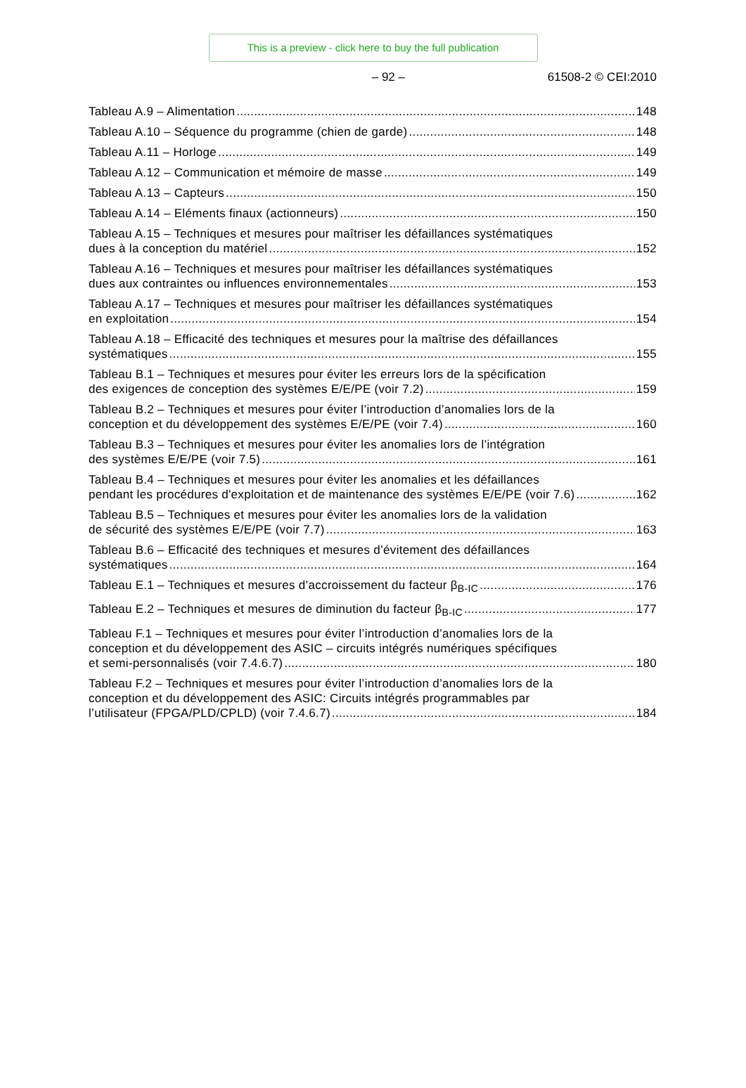This is a preview - click here to buy the full publication
– 92 – 61508-2 © CEI:2010
Tableau A.9 – Alimentation 148
Tableau A.10 – Séquence du programme (chien de garde) 148
Tableau A.11 – Horloge 149
Tableau A.12 – Communication et mémoire de masse 149
Tableau A.13 – Capteurs 150
Tableau A.14 – Eléments finaux (actionneurs) 150
Tableau A.15 – Techniques et mesures pour maîtriser les défaillances systématiques
dues à la conception du matériel 152
Tableau A.16 – Techniques et mesures pour maîtriser les défaillances systématiques
dues aux contraintes ou influences environnementales 153
Tableau A.17 – Techniques et mesures pour maîtriser les défaillances systématiques
en exploitation 154
Tableau A.18 – Efficacité des techniques et mesures pour la maîtrise des défaillances
systématiques 155
Tableau B.1 – Techniques et mesures pour éviter les erreurs lors de la spécification
des exigences de conception des systèmes E/E/PE (voir 7.2) 159
Tableau B.2 – Techniques et mesures pour éviter l’introduction d’anomalies lors de la
conception et du développement des systèmes E/E/PE (voir 7.4) 160
Tableau B.3 – Techniques et mesures pour éviter les anomalies lors de l’intégration
des systèmes E/E/PE (voir 7.5) 161
Tableau B.4 – Techniques et mesures pour éviter les anomalies et les défaillances
pendant les procédures d'exploitation et de maintenance des systèmes E/E/PE (voir 7.6) 162
Tableau B.5 – Techniques et mesures pour éviter les anomalies lors de la validation
de sécurité des systèmes E/E/PE (voir 7.7) 163
Tableau B.6 – Efficacité des techniques et mesures d’évitement des défaillances
systématiques 164
Tableau E.1 – Techniques et mesures d’accroissement du facteur β<sub>B-IC</sub> 176
Tableau E.2 – Techniques et mesures de diminution du facteur β<sub>B-IC</sub> 177
Tableau F.1 – Techniques et mesures pour éviter l’introduction d’anomalies lors de la
conception et du développement des ASIC – circuits intégrés numériques spécifiques
et semi-personnalisés (voir 7.4.6.7) 180
Tableau F.2 – Techniques et mesures pour éviter l’introduction d’anomalies lors de la
conception et du développement des ASIC: Circuits intégrés programmables par
l’utilisateur (FPGA/PLD/CPLD) (voir 7.4.6.7) 184